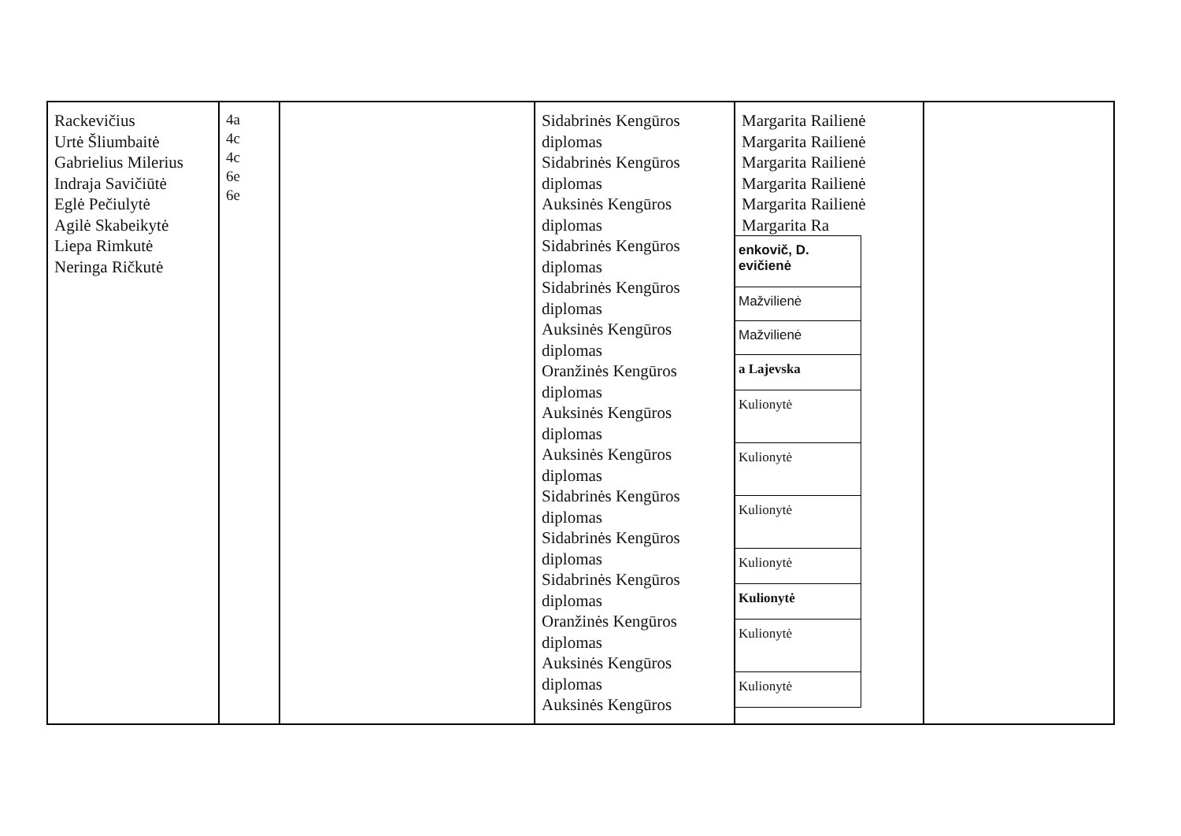| Rackevičius Urtė Šliumbaitė Gabrielius Milerius Indraja Savičiūtė Eglė Pečiulytė Agilė Skabeikytė Liepa Rimkutė Neringa Ričkutė | 4a 4c 4c 6e 6e | | Sidabrinės Kengūros diplomas Sidabrinės Kengūros diplomas Auksinės Kengūros diplomas Sidabrinės Kengūros diplomas Sidabrinės Kengūros diplomas Auksinės Kengūros diplomas Oranžinės Kengūros diplomas Auksinės Kengūros diplomas Auksinės Kengūros diplomas Sidabrinės Kengūros diplomas Sidabrinės Kengūros diplomas Sidabrinės Kengūros diplomas Oranžinės Kengūros diplomas Auksinės Kengūros diplomas Auksinės Kengūros | Margarita Railienė Margarita Railienė Margarita Railienė Margarita Railienė Margarita Railienė Margarita Ra / enkovič, D. evičienė / / Mažvilienė / / Mažvilienė / / a Lajevska / / Kulionytė / / Kulionytė / / Kulionytė / / Kulionytė / / Kulionytė / / Kulionytė / / Kulionytė / | |